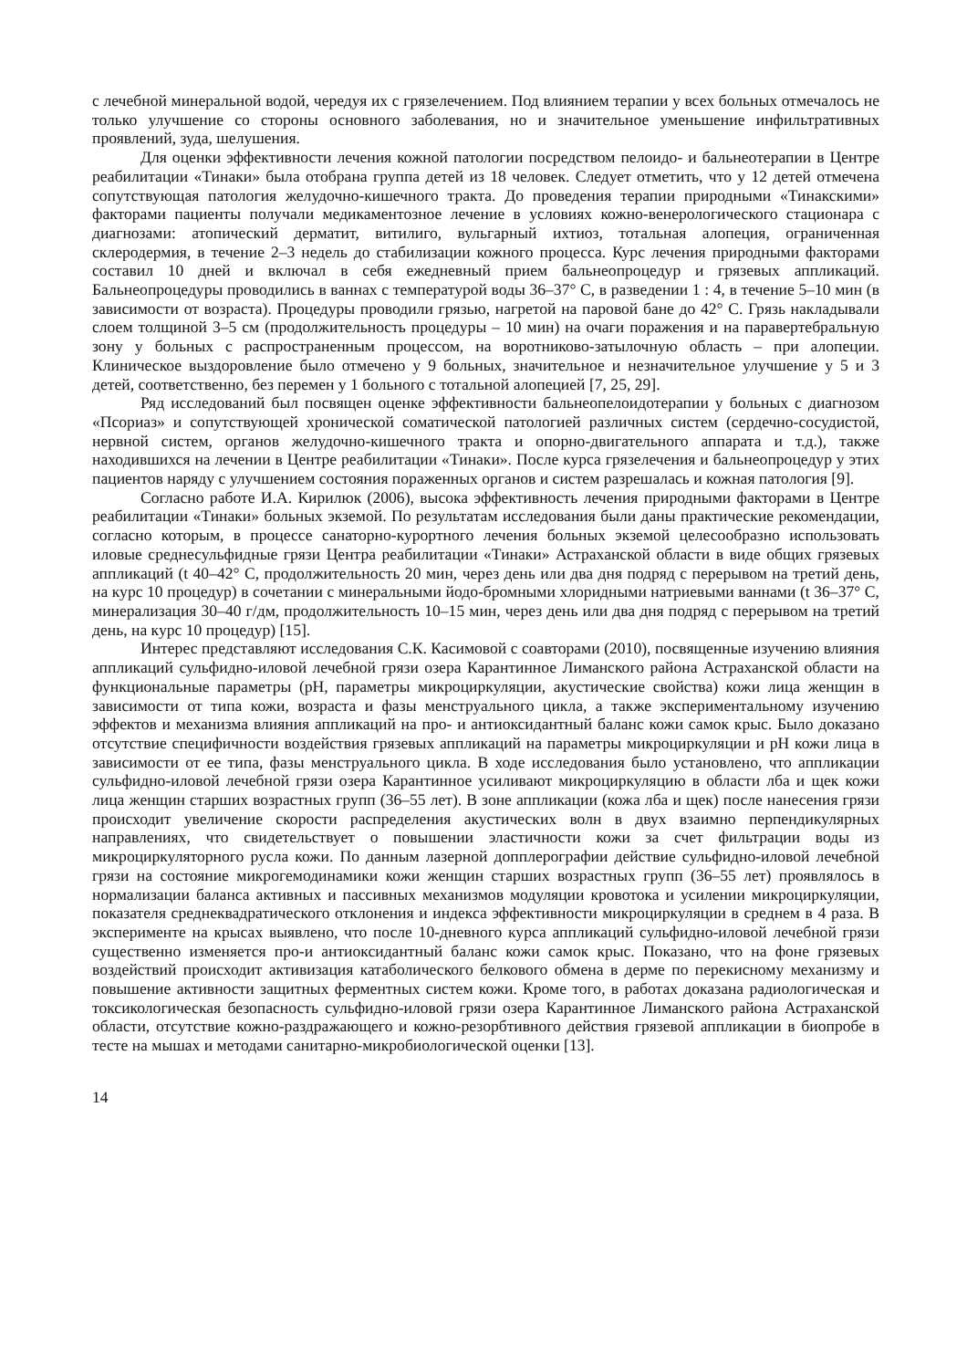с лечебной минеральной водой, чередуя их с грязелечением. Под влиянием терапии у всех больных отмечалось не только улучшение со стороны основного заболевания, но и значительное уменьшение инфильтративных проявлений, зуда, шелушения.
Для оценки эффективности лечения кожной патологии посредством пелоидо- и бальнеотерапии в Центре реабилитации «Тинаки» была отобрана группа детей из 18 человек. Следует отметить, что у 12 детей отмечена сопутствующая патология желудочно-кишечного тракта. До проведения терапии природными «Тинакскими» факторами пациенты получали медикаментозное лечение в условиях кожно-венерологического стационара с диагнозами: атопический дерматит, витилиго, вульгарный ихтиоз, тотальная алопеция, ограниченная склеродермия, в течение 2–3 недель до стабилизации кожного процесса. Курс лечения природными факторами составил 10 дней и включал в себя ежедневный прием бальнеопроцедур и грязевых аппликаций. Бальнеопроцедуры проводились в ваннах с температурой воды 36–37° С, в разведении 1 : 4, в течение 5–10 мин (в зависимости от возраста). Процедуры проводили грязью, нагретой на паровой бане до 42° С. Грязь накладывали слоем толщиной 3–5 см (продолжительность процедуры – 10 мин) на очаги поражения и на паравертебральную зону у больных с распространенным процессом, на воротниково-затылочную область – при алопеции. Клиническое выздоровление было отмечено у 9 больных, значительное и незначительное улучшение у 5 и 3 детей, соответственно, без перемен у 1 больного с тотальной алопецией [7, 25, 29].
Ряд исследований был посвящен оценке эффективности бальнеопелоидотерапии у больных с диагнозом «Псориаз» и сопутствующей хронической соматической патологией различных систем (сердечно-сосудистой, нервной систем, органов желудочно-кишечного тракта и опорно-двигательного аппарата и т.д.), также находившихся на лечении в Центре реабилитации «Тинаки». После курса грязелечения и бальнеопроцедур у этих пациентов наряду с улучшением состояния пораженных органов и систем разрешалась и кожная патология [9].
Согласно работе И.А. Кирилюк (2006), высока эффективность лечения природными факторами в Центре реабилитации «Тинаки» больных экземой. По результатам исследования были даны практические рекомендации, согласно которым, в процессе санаторно-курортного лечения больных экземой целесообразно использовать иловые среднесульфидные грязи Центра реабилитации «Тинаки» Астраханской области в виде общих грязевых аппликаций (t 40–42° С, продолжительность 20 мин, через день или два дня подряд с перерывом на третий день, на курс 10 процедур) в сочетании с минеральными йодо-бромными хлоридными натриевыми ваннами (t 36–37° С, минерализация 30–40 г/дм, продолжительность 10–15 мин, через день или два дня подряд с перерывом на третий день, на курс 10 процедур) [15].
Интерес представляют исследования С.К. Касимовой с соавторами (2010), посвященные изучению влияния аппликаций сульфидно-иловой лечебной грязи озера Карантинное Лиманского района Астраханской области на функциональные параметры (рН, параметры микроциркуляции, акустические свойства) кожи лица женщин в зависимости от типа кожи, возраста и фазы менструального цикла, а также экспериментальному изучению эффектов и механизма влияния аппликаций на про- и антиоксидантный баланс кожи самок крыс. Было доказано отсутствие специфичности воздействия грязевых аппликаций на параметры микроциркуляции и рН кожи лица в зависимости от ее типа, фазы менструального цикла. В ходе исследования было установлено, что аппликации сульфидно-иловой лечебной грязи озера Карантинное усиливают микроциркуляцию в области лба и щек кожи лица женщин старших возрастных групп (36–55 лет). В зоне аппликации (кожа лба и щек) после нанесения грязи происходит увеличение скорости распределения акустических волн в двух взаимно перпендикулярных направлениях, что свидетельствует о повышении эластичности кожи за счет фильтрации воды из микроциркуляторного русла кожи. По данным лазерной допплерографии действие сульфидно-иловой лечебной грязи на состояние микрогемодинамики кожи женщин старших возрастных групп (36–55 лет) проявлялось в нормализации баланса активных и пассивных механизмов модуляции кровотока и усилении микроциркуляции, показателя среднеквадратического отклонения и индекса эффективности микроциркуляции в среднем в 4 раза. В эксперименте на крысах выявлено, что после 10-дневного курса аппликаций сульфидно-иловой лечебной грязи существенно изменяется про-и антиоксидантный баланс кожи самок крыс. Показано, что на фоне грязевых воздействий происходит активизация катаболического белкового обмена в дерме по перекисному механизму и повышение активности защитных ферментных систем кожи. Кроме того, в работах доказана радиологическая и токсикологическая безопасность сульфидно-иловой грязи озера Карантинное Лиманского района Астраханской области, отсутствие кожно-раздражающего и кожно-резорбтивного действия грязевой аппликации в биопробе в тесте на мышах и методами санитарно-микробиологической оценки [13].
14